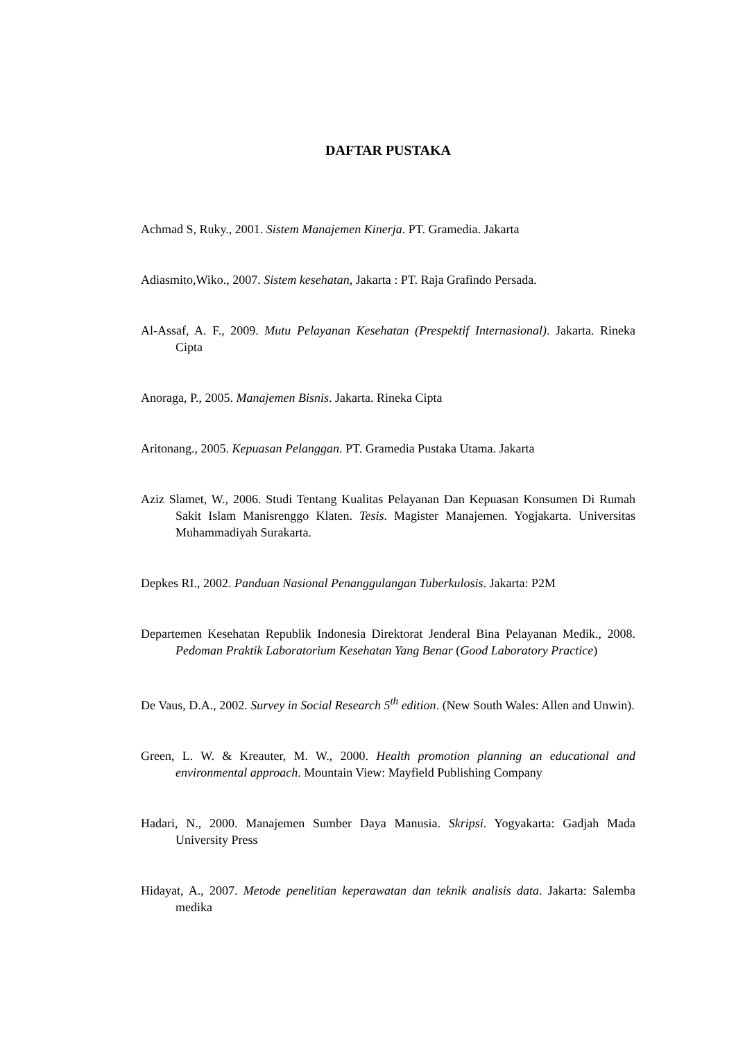DAFTAR PUSTAKA
Achmad S, Ruky., 2001. Sistem Manajemen Kinerja. PT. Gramedia. Jakarta
Adiasmito,Wiko., 2007. Sistem kesehatan, Jakarta : PT. Raja Grafindo Persada.
Al-Assaf, A. F., 2009. Mutu Pelayanan Kesehatan (Prespektif Internasional). Jakarta. Rineka Cipta
Anoraga, P., 2005. Manajemen Bisnis. Jakarta. Rineka Cipta
Aritonang., 2005. Kepuasan Pelanggan. PT. Gramedia Pustaka Utama. Jakarta
Aziz Slamet, W., 2006. Studi Tentang Kualitas Pelayanan Dan Kepuasan Konsumen Di Rumah Sakit Islam Manisrenggo Klaten. Tesis. Magister Manajemen. Yogjakarta. Universitas Muhammadiyah Surakarta.
Depkes RI., 2002. Panduan Nasional Penanggulangan Tuberkulosis. Jakarta: P2M
Departemen Kesehatan Republik Indonesia Direktorat Jenderal Bina Pelayanan Medik., 2008. Pedoman Praktik Laboratorium Kesehatan Yang Benar (Good Laboratory Practice)
De Vaus, D.A., 2002. Survey in Social Research 5<sup>th</sup> edition. (New South Wales: Allen and Unwin).
Green, L. W. & Kreauter, M. W., 2000. Health promotion planning an educational and environmental approach. Mountain View: Mayfield Publishing Company
Hadari, N., 2000. Manajemen Sumber Daya Manusia. Skripsi. Yogyakarta: Gadjah Mada University Press
Hidayat, A., 2007. Metode penelitian keperawatan dan teknik analisis data. Jakarta: Salemba medika